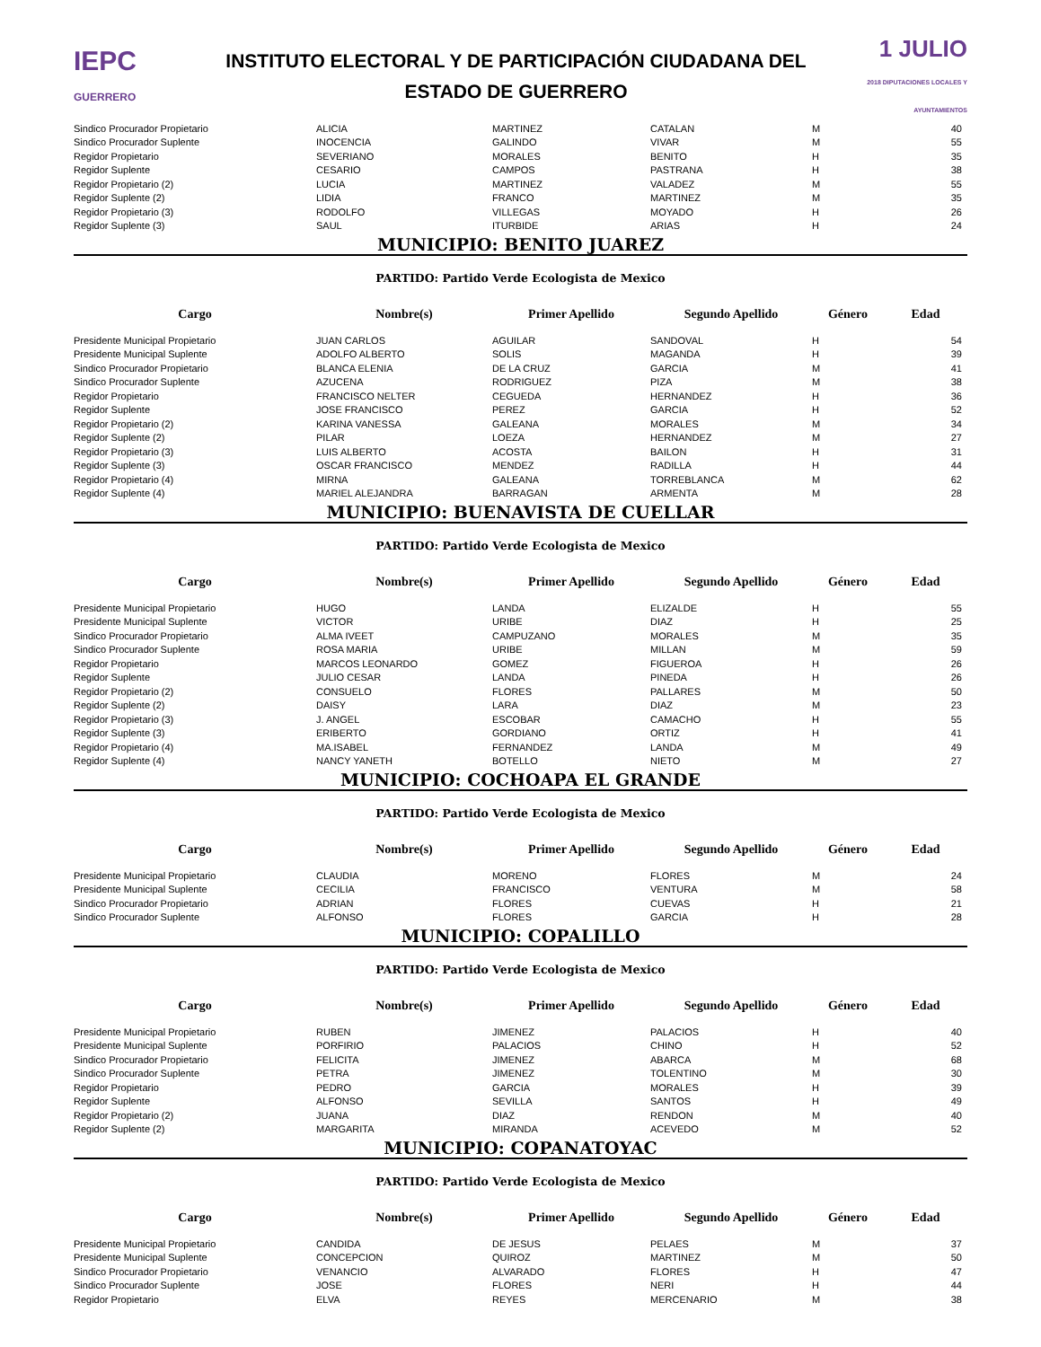IEPC
GUERRERO
INSTITUTO ELECTORAL Y DE PARTICIPACIÓN CIUDADANA DEL
ESTADO DE GUERRERO
1 JULIO
2018 DIPUTACIONES LOCALES Y AYUNTAMIENTOS
| Sindico Procurador Propietario | ALICIA | MARTINEZ | CATALAN | M | 40 |
| Sindico Procurador Suplente | INOCENCIA | GALINDO | VIVAR | M | 55 |
| Regidor Propietario | SEVERIANO | MORALES | BENITO | H | 35 |
| Regidor Suplente | CESARIO | CAMPOS | PASTRANA | H | 38 |
| Regidor Propietario (2) | LUCIA | MARTINEZ | VALADEZ | M | 55 |
| Regidor Suplente (2) | LIDIA | FRANCO | MARTINEZ | M | 35 |
| Regidor Propietario (3) | RODOLFO | VILLEGAS | MOYADO | H | 26 |
| Regidor Suplente (3) | SAUL | ITURBIDE | ARIAS | H | 24 |
| MUNICIPIO: BENITO JUAREZ | | | | | |
| PARTIDO: Partido Verde Ecologista de Mexico | | | | | |
| Cargo | Nombre(s) | Primer Apellido | Segundo Apellido | Género | Edad |
| Presidente Municipal Propietario | JUAN CARLOS | AGUILAR | SANDOVAL | H | 54 |
| Presidente Municipal Suplente | ADOLFO ALBERTO | SOLIS | MAGANDA | H | 39 |
| Sindico Procurador Propietario | BLANCA ELENIA | DE LA CRUZ | GARCIA | M | 41 |
| Sindico Procurador Suplente | AZUCENA | RODRIGUEZ | PIZA | M | 38 |
| Regidor Propietario | FRANCISCO NELTER | CEGUEDA | HERNANDEZ | H | 36 |
| Regidor Suplente | JOSE FRANCISCO | PEREZ | GARCIA | H | 52 |
| Regidor Propietario (2) | KARINA VANESSA | GALEANA | MORALES | M | 34 |
| Regidor Suplente (2) | PILAR | LOEZA | HERNANDEZ | M | 27 |
| Regidor Propietario (3) | LUIS ALBERTO | ACOSTA | BAILON | H | 31 |
| Regidor Suplente (3) | OSCAR FRANCISCO | MENDEZ | RADILLA | H | 44 |
| Regidor Propietario (4) | MIRNA | GALEANA | TORREBLANCA | M | 62 |
| Regidor Suplente (4) | MARIEL ALEJANDRA | BARRAGAN | ARMENTA | M | 28 |
| MUNICIPIO: BUENAVISTA DE CUELLAR | | | | | |
| PARTIDO: Partido Verde Ecologista de Mexico | | | | | |
| Cargo | Nombre(s) | Primer Apellido | Segundo Apellido | Género | Edad |
| Presidente Municipal Propietario | HUGO | LANDA | ELIZALDE | H | 55 |
| Presidente Municipal Suplente | VICTOR | URIBE | DIAZ | H | 25 |
| Sindico Procurador Propietario | ALMA IVEET | CAMPUZANO | MORALES | M | 35 |
| Sindico Procurador Suplente | ROSA MARIA | URIBE | MILLAN | M | 59 |
| Regidor Propietario | MARCOS LEONARDO | GOMEZ | FIGUEROA | H | 26 |
| Regidor Suplente | JULIO CESAR | LANDA | PINEDA | H | 26 |
| Regidor Propietario (2) | CONSUELO | FLORES | PALLARES | M | 50 |
| Regidor Suplente (2) | DAISY | LARA | DIAZ | M | 23 |
| Regidor Propietario (3) | J. ANGEL | ESCOBAR | CAMACHO | H | 55 |
| Regidor Suplente (3) | ERIBERTO | GORDIANO | ORTIZ | H | 41 |
| Regidor Propietario (4) | MA.ISABEL | FERNANDEZ | LANDA | M | 49 |
| Regidor Suplente (4) | NANCY YANETH | BOTELLO | NIETO | M | 27 |
| MUNICIPIO: COCHOAPA EL GRANDE | | | | | |
| PARTIDO: Partido Verde Ecologista de Mexico | | | | | |
| Cargo | Nombre(s) | Primer Apellido | Segundo Apellido | Género | Edad |
| Presidente Municipal Propietario | CLAUDIA | MORENO | FLORES | M | 24 |
| Presidente Municipal Suplente | CECILIA | FRANCISCO | VENTURA | M | 58 |
| Sindico Procurador Propietario | ADRIAN | FLORES | CUEVAS | H | 21 |
| Sindico Procurador Suplente | ALFONSO | FLORES | GARCIA | H | 28 |
| MUNICIPIO: COPALILLO | | | | | |
| PARTIDO: Partido Verde Ecologista de Mexico | | | | | |
| Cargo | Nombre(s) | Primer Apellido | Segundo Apellido | Género | Edad |
| Presidente Municipal Propietario | RUBEN | JIMENEZ | PALACIOS | H | 40 |
| Presidente Municipal Suplente | PORFIRIO | PALACIOS | CHINO | H | 52 |
| Sindico Procurador Propietario | FELICITA | JIMENEZ | ABARCA | M | 68 |
| Sindico Procurador Suplente | PETRA | JIMENEZ | TOLENTINO | M | 30 |
| Regidor Propietario | PEDRO | GARCIA | MORALES | H | 39 |
| Regidor Suplente | ALFONSO | SEVILLA | SANTOS | H | 49 |
| Regidor Propietario (2) | JUANA | DIAZ | RENDON | M | 40 |
| Regidor Suplente (2) | MARGARITA | MIRANDA | ACEVEDO | M | 52 |
| MUNICIPIO: COPANATOYAC | | | | | |
| PARTIDO: Partido Verde Ecologista de Mexico | | | | | |
| Cargo | Nombre(s) | Primer Apellido | Segundo Apellido | Género | Edad |
| Presidente Municipal Propietario | CANDIDA | DE JESUS | PELAES | M | 37 |
| Presidente Municipal Suplente | CONCEPCION | QUIROZ | MARTINEZ | M | 50 |
| Sindico Procurador Propietario | VENANCIO | ALVARADO | FLORES | H | 47 |
| Sindico Procurador Suplente | JOSE | FLORES | NERI | H | 44 |
| Regidor Propietario | ELVA | REYES | MERCENARIO | M | 38 |